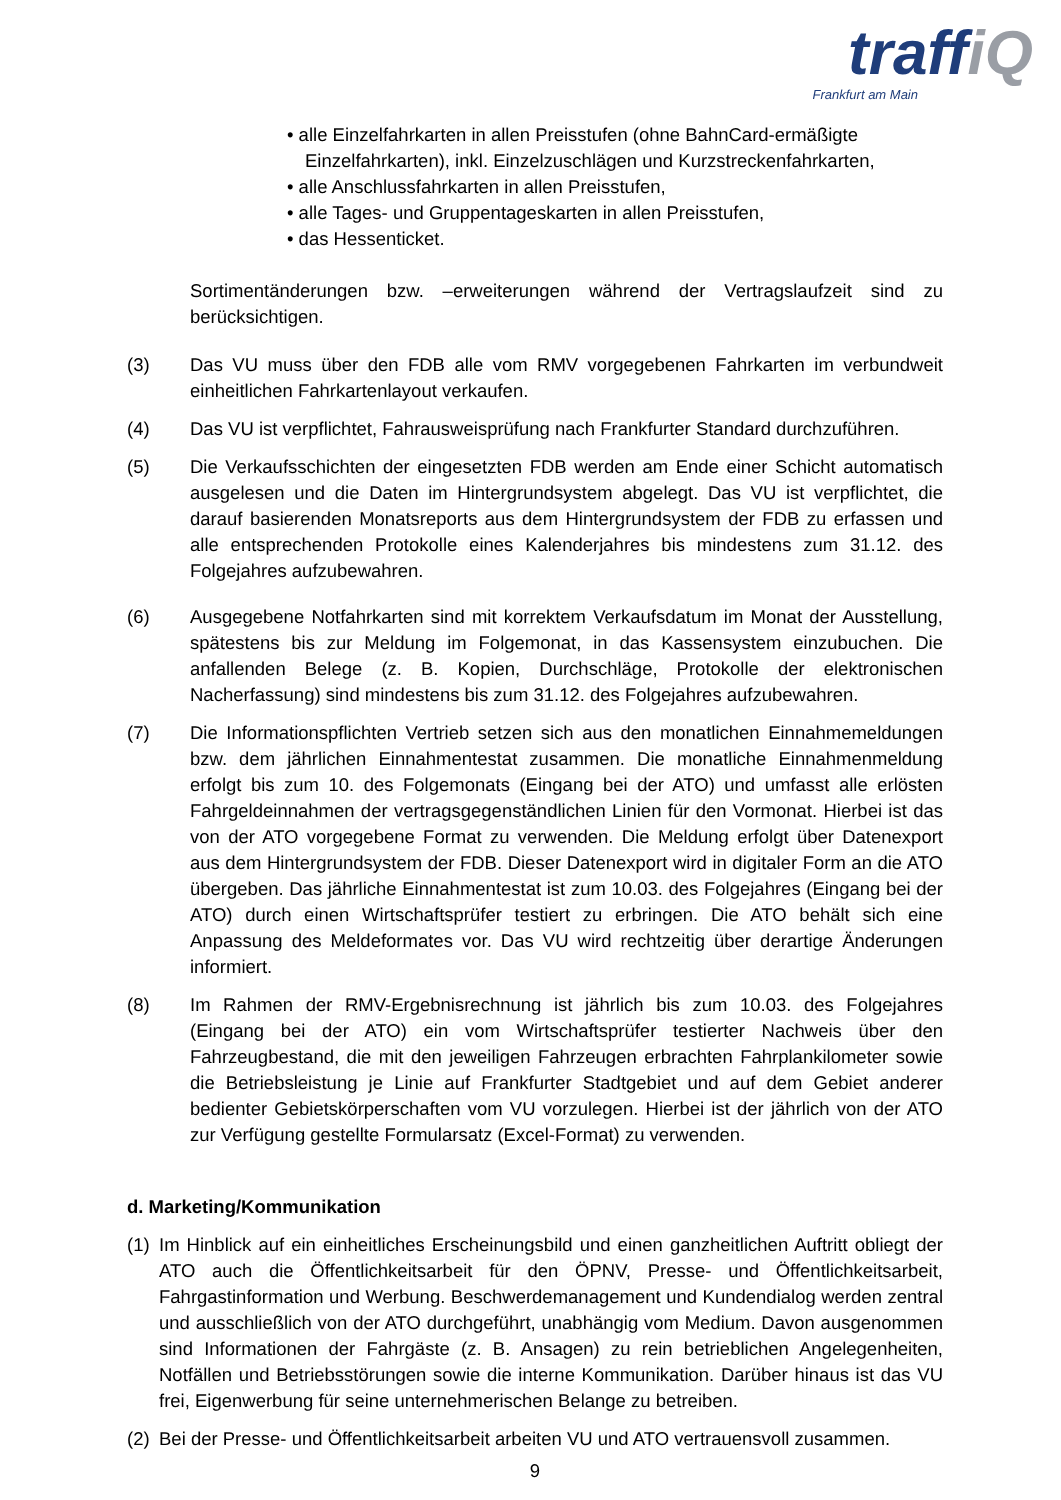traffiQ
Frankfurt am Main
• alle Einzelfahrkarten in allen Preisstufen (ohne BahnCard-ermäßigte Einzelfahrkarten), inkl. Einzelzuschlägen und Kurzstreckenfahrkarten,
• alle Anschlussfahrkarten in allen Preisstufen,
• alle Tages- und Gruppentageskarten in allen Preisstufen,
• das Hessenticket.
Sortimentänderungen bzw. –erweiterungen während der Vertragslaufzeit sind zu berücksichtigen.
(3) Das VU muss über den FDB alle vom RMV vorgegebenen Fahrkarten im verbundweit einheitlichen Fahrkartenlayout verkaufen.
(4) Das VU ist verpflichtet, Fahrausweisprüfung nach Frankfurter Standard durchzuführen.
(5) Die Verkaufsschichten der eingesetzten FDB werden am Ende einer Schicht automatisch ausgelesen und die Daten im Hintergrundsystem abgelegt. Das VU ist verpflichtet, die darauf basierenden Monatsreports aus dem Hintergrundsystem der FDB zu erfassen und alle entsprechenden Protokolle eines Kalenderjahres bis mindestens zum 31.12. des Folgejahres aufzubewahren.
(6) Ausgegebene Notfahrkarten sind mit korrektem Verkaufsdatum im Monat der Ausstellung, spätestens bis zur Meldung im Folgemonat, in das Kassensystem einzubuchen. Die anfallenden Belege (z. B. Kopien, Durchschläge, Protokolle der elektronischen Nacherfassung) sind mindestens bis zum 31.12. des Folgejahres aufzubewahren.
(7) Die Informationspflichten Vertrieb setzen sich aus den monatlichen Einnahmemeldungen bzw. dem jährlichen Einnahmentestat zusammen. Die monatliche Einnahmenmeldung erfolgt bis zum 10. des Folgemonats (Eingang bei der ATO) und umfasst alle erlösten Fahrgeldeinnahmen der vertragsgegenständlichen Linien für den Vormonat. Hierbei ist das von der ATO vorgegebene Format zu verwenden. Die Meldung erfolgt über Datenexport aus dem Hintergrundsystem der FDB. Dieser Datenexport wird in digitaler Form an die ATO übergeben. Das jährliche Einnahmentestat ist zum 10.03. des Folgejahres (Eingang bei der ATO) durch einen Wirtschaftsprüfer testiert zu erbringen. Die ATO behält sich eine Anpassung des Meldeformates vor. Das VU wird rechtzeitig über derartige Änderungen informiert.
(8) Im Rahmen der RMV-Ergebnisrechnung ist jährlich bis zum 10.03. des Folgejahres (Eingang bei der ATO) ein vom Wirtschaftsprüfer testierter Nachweis über den Fahrzeugbestand, die mit den jeweiligen Fahrzeugen erbrachten Fahrplankilometer sowie die Betriebsleistung je Linie auf Frankfurter Stadtgebiet und auf dem Gebiet anderer bedienter Gebietskörperschaften vom VU vorzulegen. Hierbei ist der jährlich von der ATO zur Verfügung gestellte Formularsatz (Excel-Format) zu verwenden.
d. Marketing/Kommunikation
(1)
Im Hinblick auf ein einheitliches Erscheinungsbild und einen ganzheitlichen Auftritt obliegt der ATO auch die Öffentlichkeitsarbeit für den ÖPNV, Presse- und Öffentlichkeitsarbeit, Fahrgastinformation und Werbung. Beschwerdemanagement und Kundendialog werden zentral und ausschließlich von der ATO durchgeführt, unabhängig vom Medium. Davon ausgenommen sind Informationen der Fahrgäste (z. B. Ansagen) zu rein betrieblichen Angelegenheiten, Notfällen und Betriebsstörungen sowie die interne Kommunikation. Darüber hinaus ist das VU frei, Eigenwerbung für seine unternehmerischen Belange zu betreiben.
(2)
Bei der Presse- und Öffentlichkeitsarbeit arbeiten VU und ATO vertrauensvoll zusammen.
9